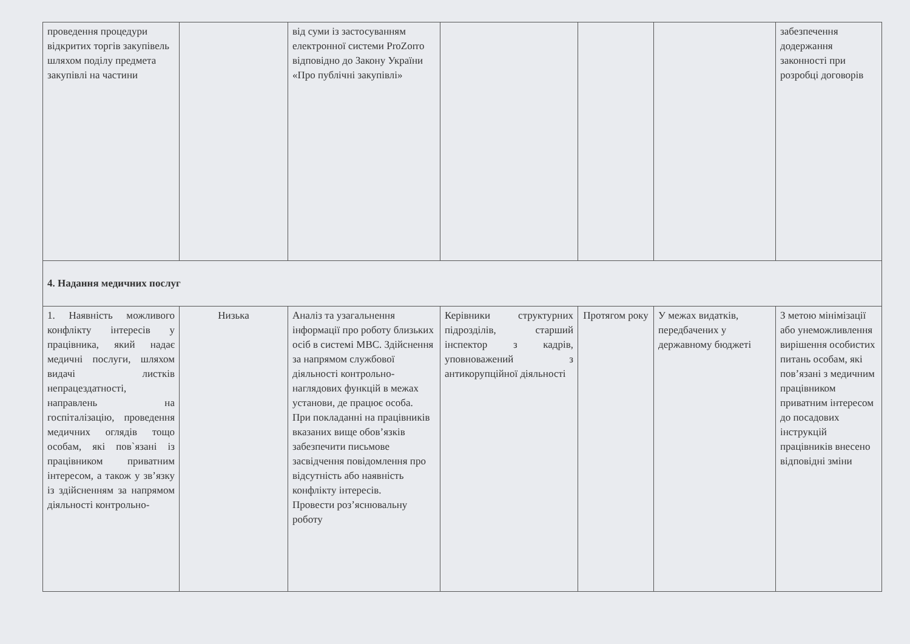| проведення процедури відкритих торгів закупівель шляхом поділу предмета закупівлі на частини | | від суми із застосуванням електронної системи ProZorro відповідно до Закону України «Про публічні закупівлі» | | | | забезпечення додержання законності при розробці договорів |
| 4. Надання медичних послуг | | | | | | |
| 1. Наявність можливого конфлікту інтересів у працівника, який надає медичні послуги, шляхом видачі листків непрацездатності, направлень на госпіталізацію, проведення медичних оглядів тощо особам, які пов`язані із працівником приватним інтересом, а також у зв’язку із здійсненням за напрямом діяльності контрольно- | Низька | Аналіз та узагальнення інформації про роботу близьких осіб в системі МВС. Здійснення за напрямом службової діяльності контрольно-наглядових функцій в межах установи, де працює особа. При покладанні на працівників вказаних вище обов’язків забезпечити письмове засвідчення повідомлення про відсутність або наявність конфлікту інтересів. Провести роз’яснювальну роботу | Керівники структурних підрозділів, старший інспектор з кадрів, уповноважений з антикорупційної діяльності | Протягом року | У межах видатків, передбачених у державному бюджеті | З метою мінімізації або унеможливлення вирішення особистих питань особам, які пов’язані з медичним працівником приватним інтересом до посадових інструкцій працівників внесено відповідні зміни |